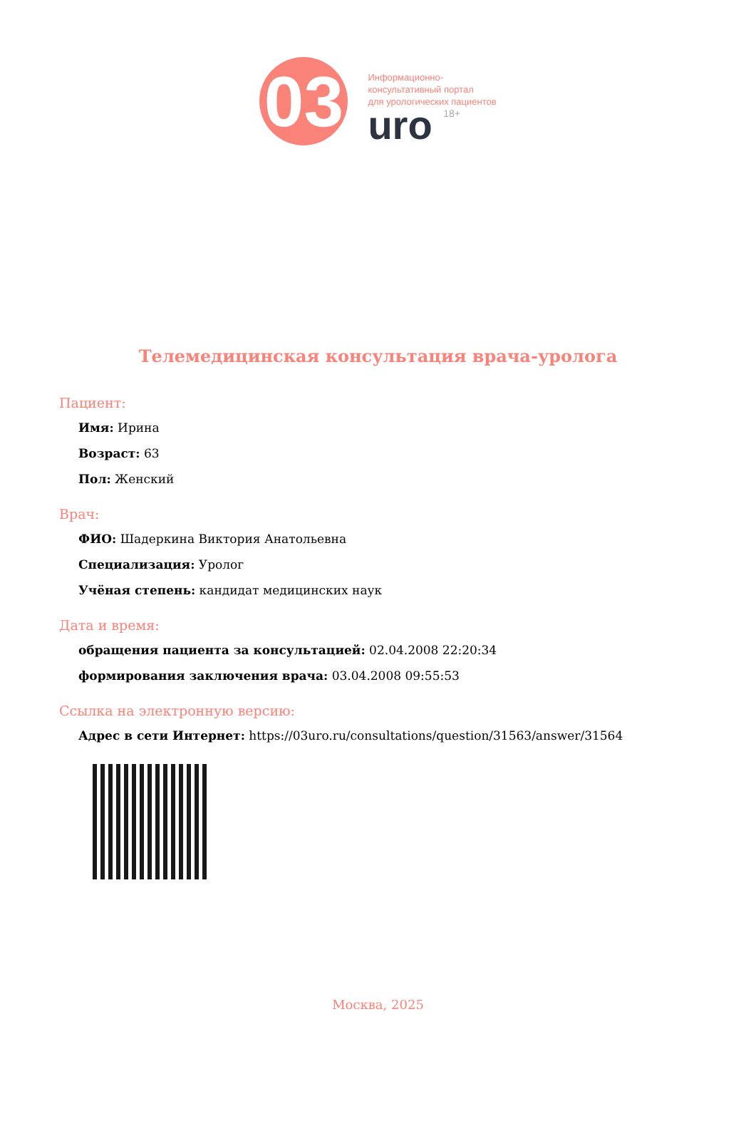03
Информационно-
консультативный портал
для урологических пациентов
uro 18+
Телемедицинская консультация врача-уролога
Пациент:
Имя: Ирина
Возраст: 63
Пол: Женский
Врач:
ФИО: Шадеркина Виктория Анатольевна
Специализация: Уролог
Учёная степень: кандидат медицинских наук
Дата и время:
обращения пациента за консультацией: 02.04.2008 22:20:34
формирования заключения врача: 03.04.2008 09:55:53
Ссылка на электронную версию:
Адрес в сети Интернет: https://03uro.ru/consultations/question/31563/answer/31564
Москва, 2025